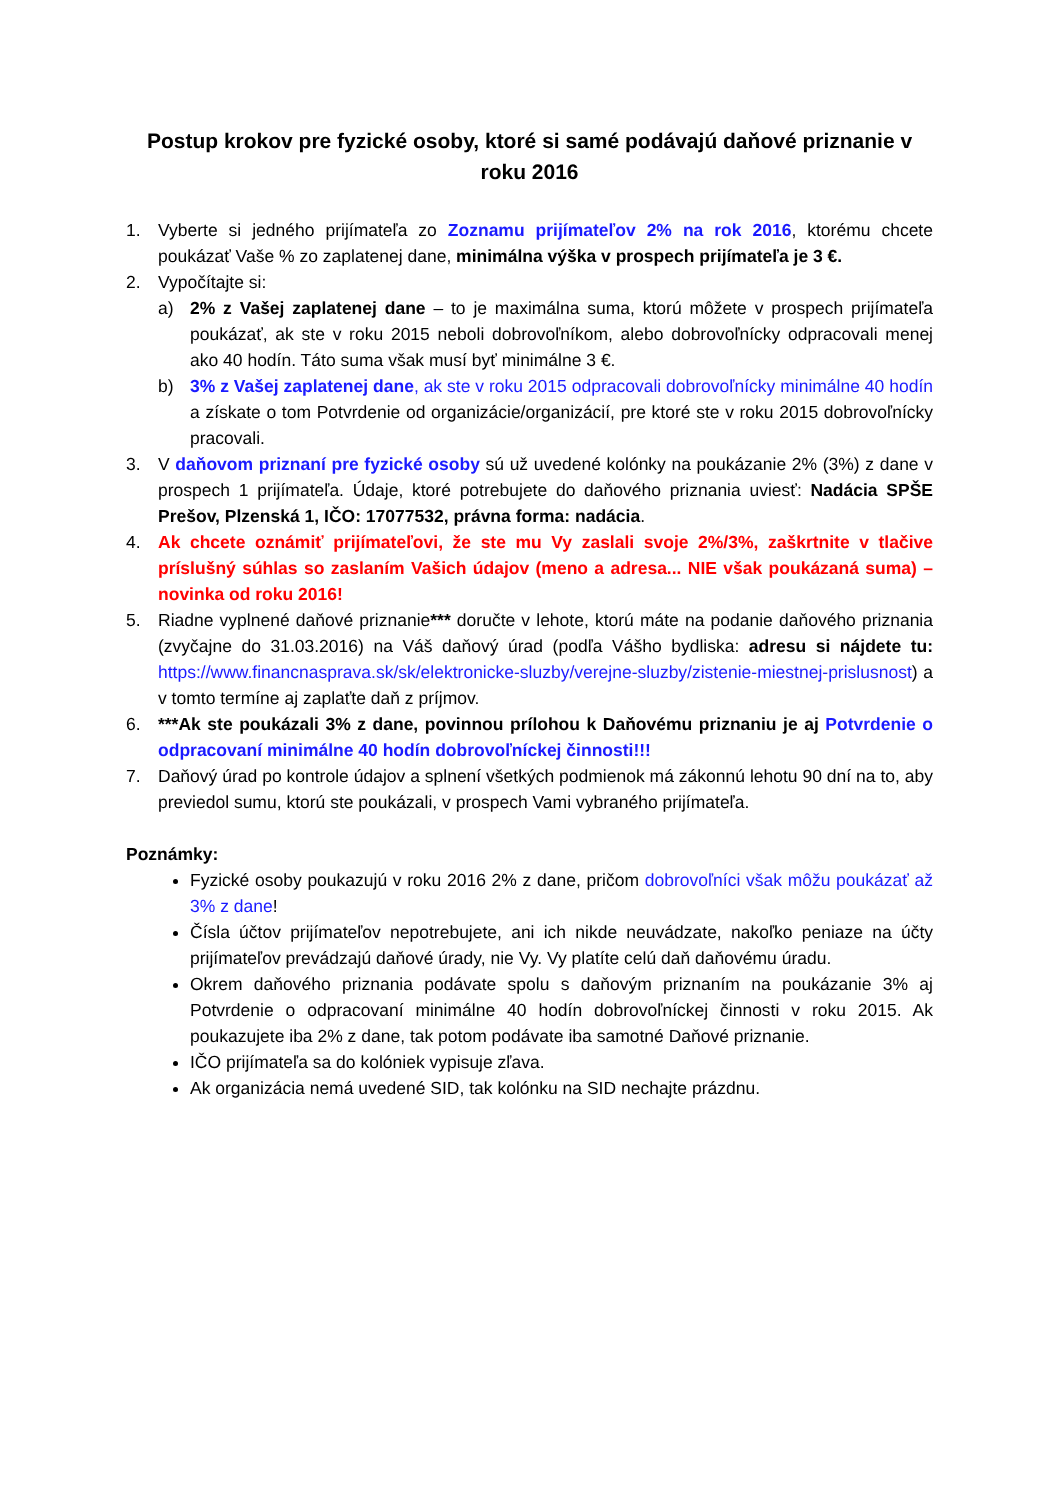Postup krokov pre fyzické osoby, ktoré si samé podávajú daňové priznanie v roku 2016
1. Vyberte si jedného prijímateľa zo Zoznamu prijímateľov 2% na rok 2016, ktorému chcete poukázať Vaše % zo zaplatenej dane, minimálna výška v prospech prijímateľa je 3 €.
2. Vypočítajte si:
a) 2% z Vašej zaplatenej dane – to je maximálna suma, ktorú môžete v prospech prijímateľa poukázať, ak ste v roku 2015 neboli dobrovoľníkom, alebo dobrovoľnícky odpracovali menej ako 40 hodín. Táto suma však musí byť minimálne 3 €.
b) 3% z Vašej zaplatenej dane, ak ste v roku 2015 odpracovali dobrovoľnícky minimálne 40 hodín a získate o tom Potvrdenie od organizácie/organizácií, pre ktoré ste v roku 2015 dobrovoľnícky pracovali.
3. V daňovom priznaní pre fyzické osoby sú už uvedené kolónky na poukázanie 2% (3%) z dane v prospech 1 prijímateľa. Údaje, ktoré potrebujete do daňového priznania uviesť: Nadácia SPŠE Prešov, Plzenská 1, IČO: 17077532, právna forma: nadácia.
4. Ak chcete oznámiť prijímateľovi, že ste mu Vy zaslali svoje 2%/3%, zaškrtnite v tlačive príslušný súhlas so zaslaním Vašich údajov (meno a adresa... NIE však poukázaná suma) – novinka od roku 2016!
5. Riadne vyplnené daňové priznanie*** doručte v lehote, ktorú máte na podanie daňového priznania (zvyčajne do 31.03.2016) na Váš daňový úrad (podľa Vášho bydliska: adresu si nájdete tu: https://www.financnasprava.sk/sk/elektronicke-sluzby/verejne-sluzby/zistenie-miestnej-prislusnost) a v tomto termíne aj zaplaťte daň z príjmov.
6. ***Ak ste poukázali 3% z dane, povinnou prílohou k Daňovému priznaniu je aj Potvrdenie o odpracovaní minimálne 40 hodín dobrovoľníckej činnosti!!!
7. Daňový úrad po kontrole údajov a splnení všetkých podmienok má zákonnú lehotu 90 dní na to, aby previedol sumu, ktorú ste poukázali, v prospech Vami vybraného prijímateľa.
Poznámky:
Fyzické osoby poukazujú v roku 2016 2% z dane, pričom dobrovoľníci však môžu poukázať až 3% z dane!
Čísla účtov prijímateľov nepotrebujete, ani ich nikde neuvádzate, nakoľko peniaze na účty prijímateľov prevádzajú daňové úrady, nie Vy. Vy platíte celú daň daňovému úradu.
Okrem daňového priznania podávate spolu s daňovým priznaním na poukázanie 3% aj Potvrdenie o odpracovaní minimálne 40 hodín dobrovoľníckej činnosti v roku 2015. Ak poukazujete iba 2% z dane, tak potom podávate iba samotné Daňové priznanie.
IČO prijímateľa sa do kolóniek vypisuje zľava.
Ak organizácia nemá uvedené SID, tak kolónku na SID nechajte prázdnu.